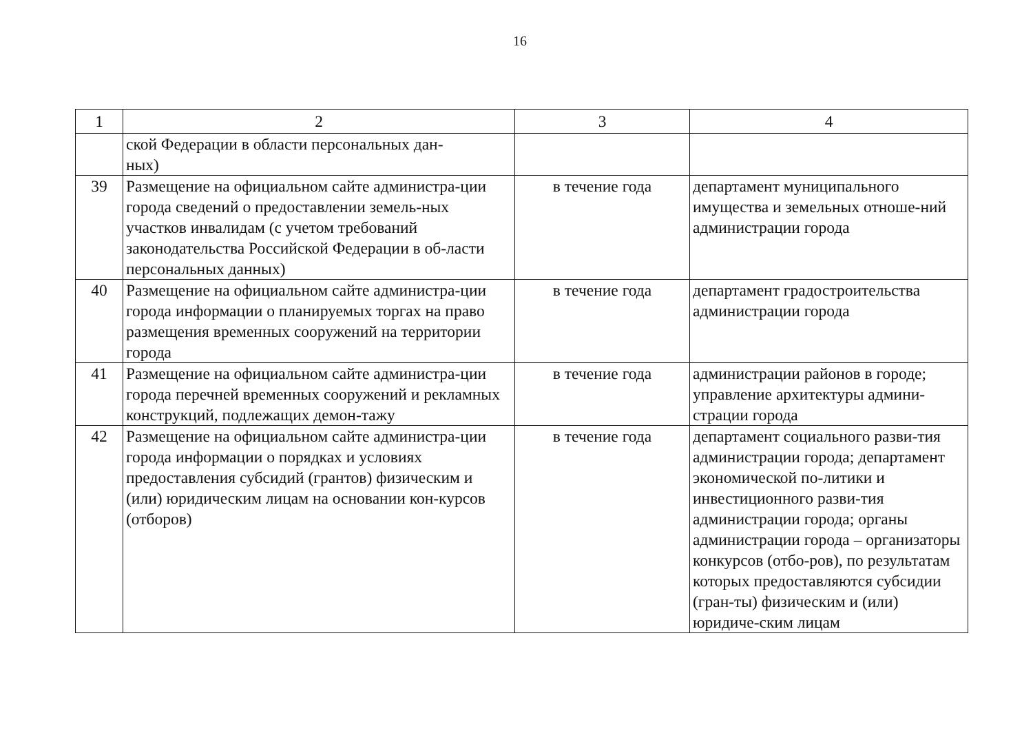16
| 1 | 2 | 3 | 4 |
| --- | --- | --- | --- |
| | ской Федерации в области персональных дан- ных) | | |
| 39 | Размещение на официальном сайте администра-ции города сведений о предоставлении земель-ных участков инвалидам (с учетом требований законодательства Российской Федерации в об-ласти персональных данных) | в течение года | департамент муниципального имущества и земельных отноше-ний администрации города |
| 40 | Размещение на официальном сайте администра-ции города информации о планируемых торгах на право размещения временных сооружений на территории города | в течение года | департамент градостроительства администрации города |
| 41 | Размещение на официальном сайте администра-ции города перечней временных сооружений и рекламных конструкций, подлежащих демон-тажу | в течение года | администрации районов в городе; управление архитектуры админи-страции города |
| 42 | Размещение на официальном сайте администра-ции города информации о порядках и условиях предоставления субсидий (грантов) физическим и (или) юридическим лицам на основании кон-курсов (отборов) | в течение года | департамент социального разви-тия администрации города; департамент экономической по-литики и инвестиционного разви-тия администрации города; органы администрации города – организаторы конкурсов (отбо-ров), по результатам которых предоставляются субсидии (гран-ты) физическим и (или) юридиче-ским лицам |